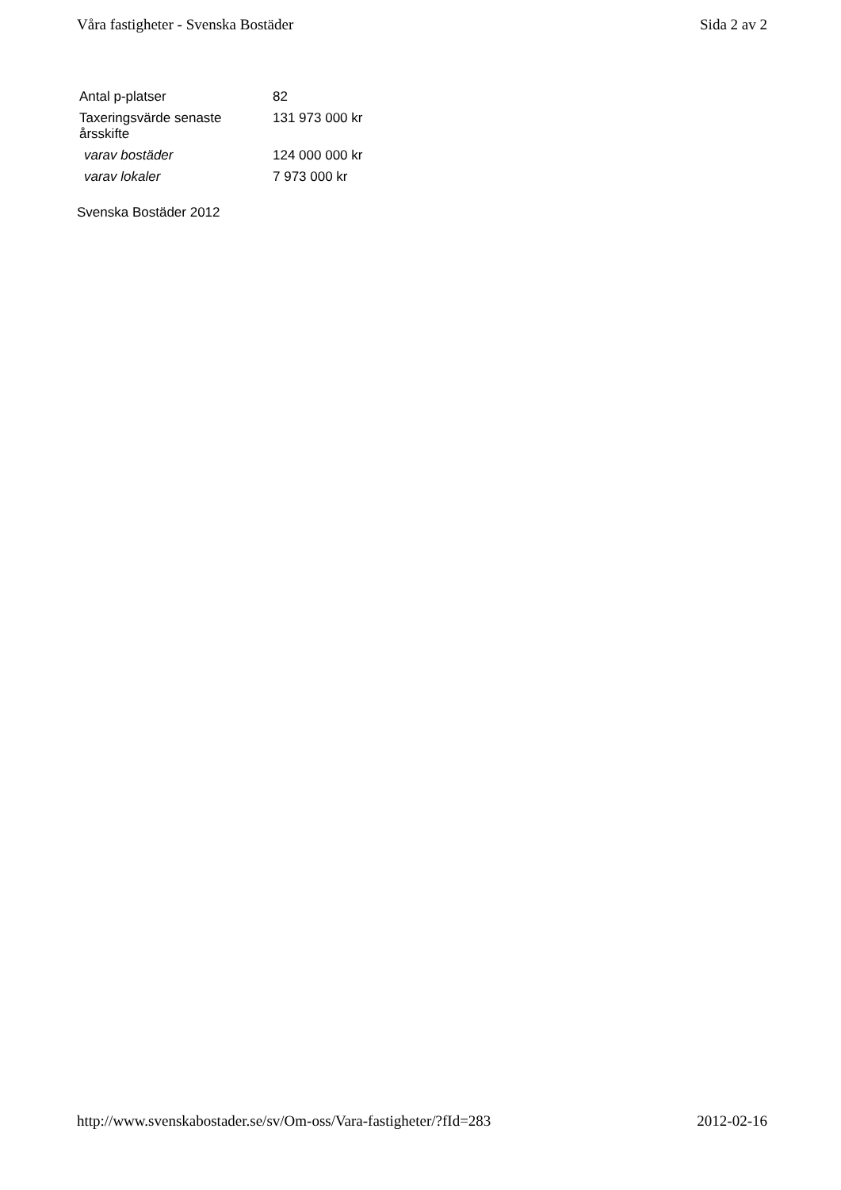Våra fastigheter - Svenska Bostäder Sida 2 av 2
| Antal p-platser | 82 |
| Taxeringsvärde senaste årsskifte | 131 973 000 kr |
| varav bostäder | 124 000 000 kr |
| varav lokaler | 7 973 000 kr |
Svenska Bostäder 2012
http://www.svenskabostader.se/sv/Om-oss/Vara-fastigheter/?fId=283 2012-02-16